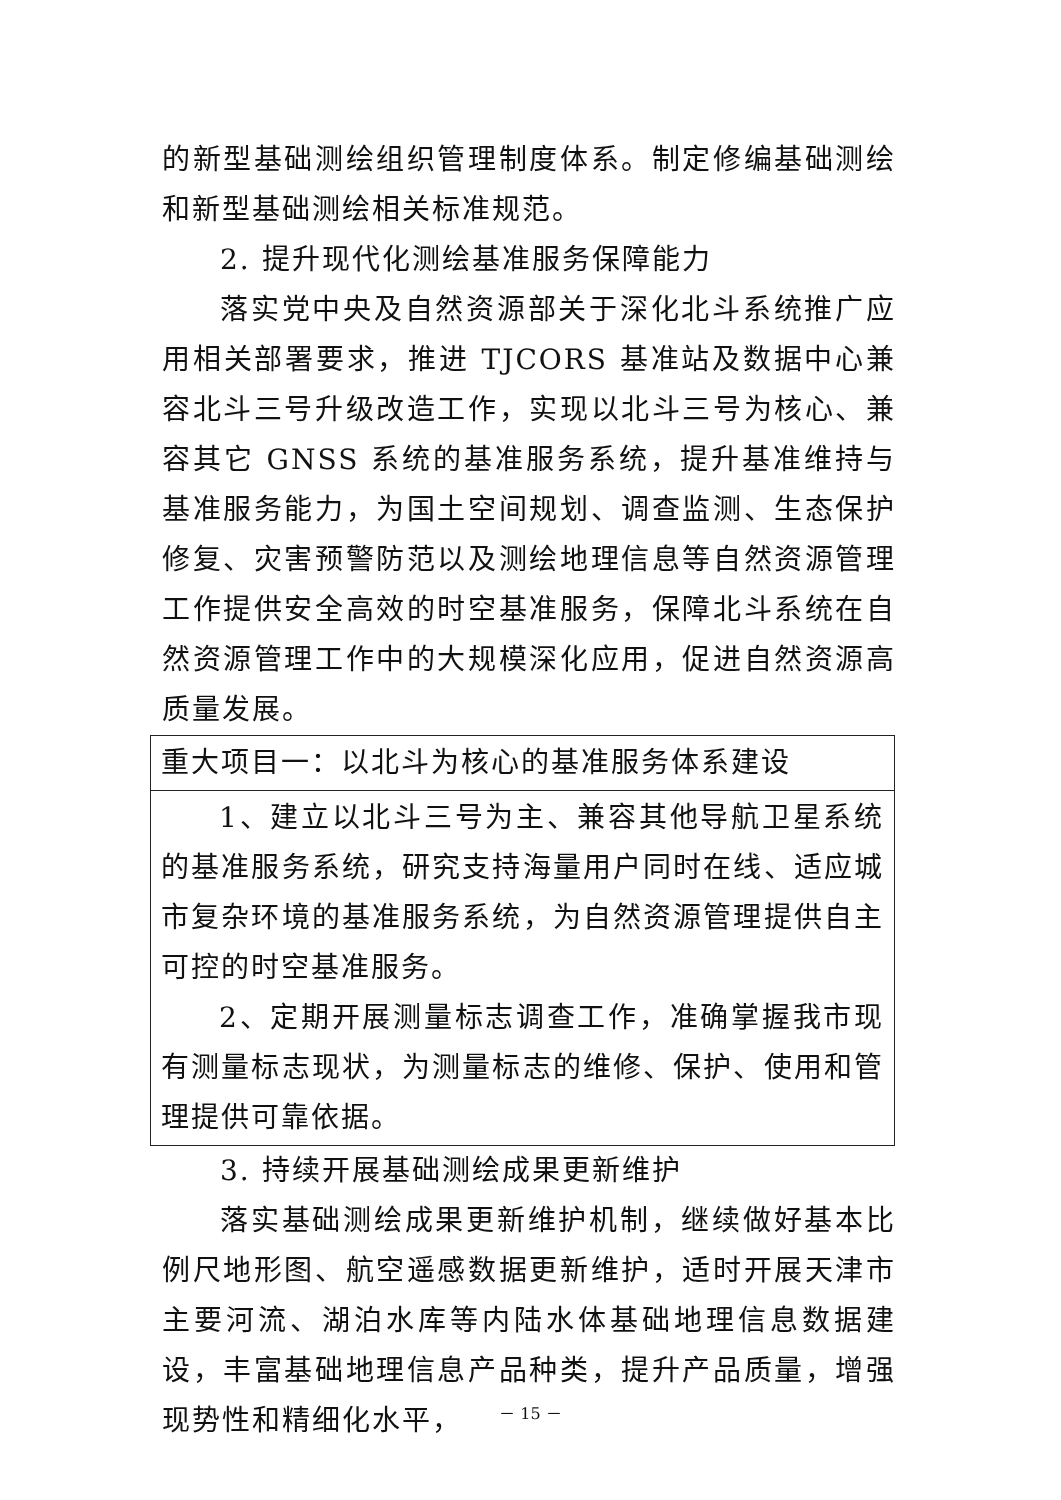的新型基础测绘组织管理制度体系。制定修编基础测绘和新型基础测绘相关标准规范。
2. 提升现代化测绘基准服务保障能力
落实党中央及自然资源部关于深化北斗系统推广应用相关部署要求，推进 TJCORS 基准站及数据中心兼容北斗三号升级改造工作，实现以北斗三号为核心、兼容其它 GNSS 系统的基准服务系统，提升基准维持与基准服务能力，为国土空间规划、调查监测、生态保护修复、灾害预警防范以及测绘地理信息等自然资源管理工作提供安全高效的时空基准服务，保障北斗系统在自然资源管理工作中的大规模深化应用，促进自然资源高质量发展。
| 重大项目一：以北斗为核心的基准服务体系建设 |
| 1、建立以北斗三号为主、兼容其他导航卫星系统的基准服务系统，研究支持海量用户同时在线、适应城市复杂环境的基准服务系统，为自然资源管理提供自主可控的时空基准服务。 2、定期开展测量标志调查工作，准确掌握我市现有测量标志现状，为测量标志的维修、保护、使用和管理提供可靠依据。 |
3. 持续开展基础测绘成果更新维护
落实基础测绘成果更新维护机制，继续做好基本比例尺地形图、航空遥感数据更新维护，适时开展天津市主要河流、湖泊水库等内陆水体基础地理信息数据建设，丰富基础地理信息产品种类，提升产品质量，增强现势性和精细化水平，
－ 15 －